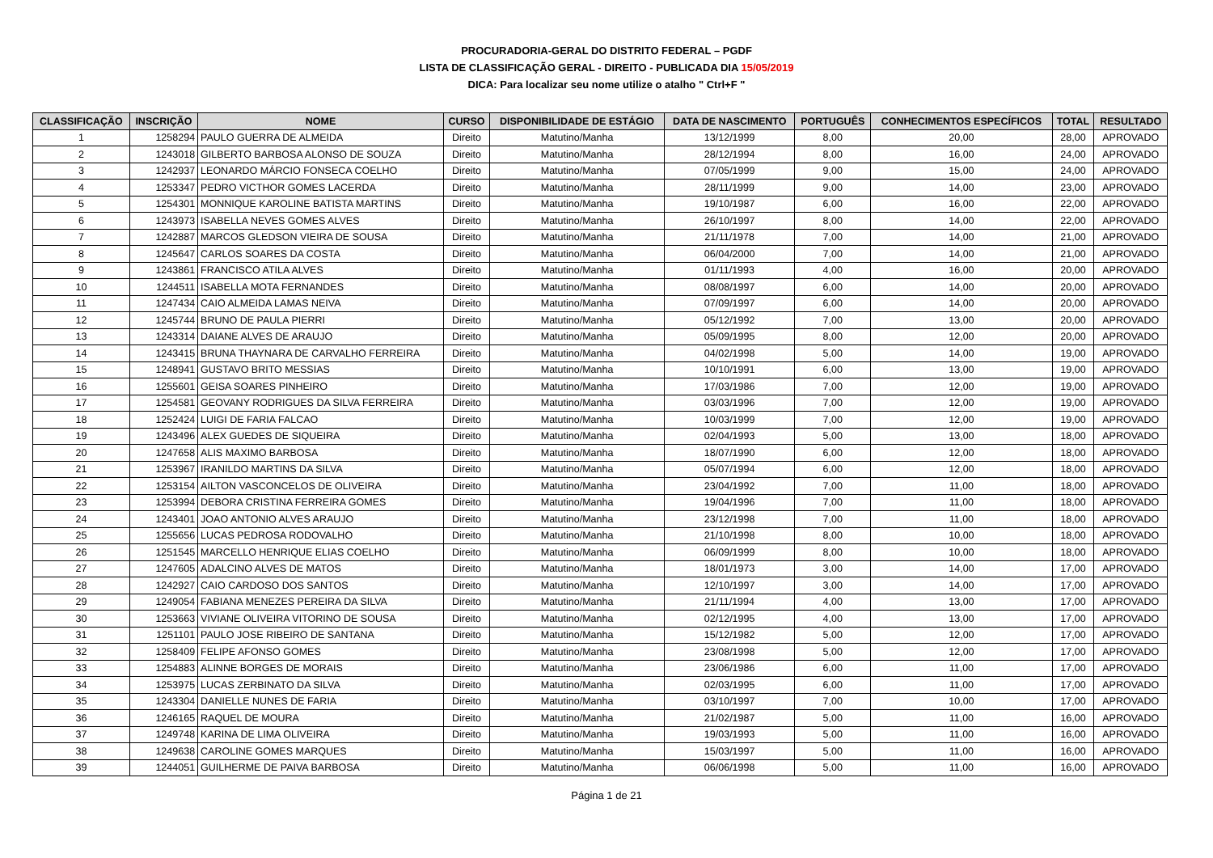PROCURADORIA-GERAL DO DISTRITO FEDERAL – PGDF
LISTA DE CLASSIFICAÇÃO GERAL - DIREITO - PUBLICADA DIA 15/05/2019
DICA: Para localizar seu nome utilize o atalho " Ctrl+F "
| CLASSIFICAÇÃO | INSCRIÇÃO | NOME | CURSO | DISPONIBILIDADE DE ESTÁGIO | DATA DE NASCIMENTO | PORTUGUÊS | CONHECIMENTOS ESPECÍFICOS | TOTAL | RESULTADO |
| --- | --- | --- | --- | --- | --- | --- | --- | --- | --- |
| 1 | 1258294 | PAULO GUERRA DE ALMEIDA | Direito | Matutino/Manha | 13/12/1999 | 8,00 | 20,00 | 28,00 | APROVADO |
| 2 | 1243018 | GILBERTO BARBOSA ALONSO DE SOUZA | Direito | Matutino/Manha | 28/12/1994 | 8,00 | 16,00 | 24,00 | APROVADO |
| 3 | 1242937 | LEONARDO MÁRCIO FONSECA COELHO | Direito | Matutino/Manha | 07/05/1999 | 9,00 | 15,00 | 24,00 | APROVADO |
| 4 | 1253347 | PEDRO VICTHOR GOMES LACERDA | Direito | Matutino/Manha | 28/11/1999 | 9,00 | 14,00 | 23,00 | APROVADO |
| 5 | 1254301 | MONNIQUE KAROLINE BATISTA MARTINS | Direito | Matutino/Manha | 19/10/1987 | 6,00 | 16,00 | 22,00 | APROVADO |
| 6 | 1243973 | ISABELLA NEVES GOMES ALVES | Direito | Matutino/Manha | 26/10/1997 | 8,00 | 14,00 | 22,00 | APROVADO |
| 7 | 1242887 | MARCOS GLEDSON VIEIRA DE SOUSA | Direito | Matutino/Manha | 21/11/1978 | 7,00 | 14,00 | 21,00 | APROVADO |
| 8 | 1245647 | CARLOS SOARES DA COSTA | Direito | Matutino/Manha | 06/04/2000 | 7,00 | 14,00 | 21,00 | APROVADO |
| 9 | 1243861 | FRANCISCO ATILA ALVES | Direito | Matutino/Manha | 01/11/1993 | 4,00 | 16,00 | 20,00 | APROVADO |
| 10 | 1244511 | ISABELLA MOTA FERNANDES | Direito | Matutino/Manha | 08/08/1997 | 6,00 | 14,00 | 20,00 | APROVADO |
| 11 | 1247434 | CAIO ALMEIDA LAMAS NEIVA | Direito | Matutino/Manha | 07/09/1997 | 6,00 | 14,00 | 20,00 | APROVADO |
| 12 | 1245744 | BRUNO DE PAULA PIERRI | Direito | Matutino/Manha | 05/12/1992 | 7,00 | 13,00 | 20,00 | APROVADO |
| 13 | 1243314 | DAIANE ALVES DE ARAUJO | Direito | Matutino/Manha | 05/09/1995 | 8,00 | 12,00 | 20,00 | APROVADO |
| 14 | 1243415 | BRUNA THAYNARA DE CARVALHO FERREIRA | Direito | Matutino/Manha | 04/02/1998 | 5,00 | 14,00 | 19,00 | APROVADO |
| 15 | 1248941 | GUSTAVO BRITO MESSIAS | Direito | Matutino/Manha | 10/10/1991 | 6,00 | 13,00 | 19,00 | APROVADO |
| 16 | 1255601 | GEISA SOARES PINHEIRO | Direito | Matutino/Manha | 17/03/1986 | 7,00 | 12,00 | 19,00 | APROVADO |
| 17 | 1254581 | GEOVANY RODRIGUES DA SILVA FERREIRA | Direito | Matutino/Manha | 03/03/1996 | 7,00 | 12,00 | 19,00 | APROVADO |
| 18 | 1252424 | LUIGI DE FARIA FALCAO | Direito | Matutino/Manha | 10/03/1999 | 7,00 | 12,00 | 19,00 | APROVADO |
| 19 | 1243496 | ALEX GUEDES DE SIQUEIRA | Direito | Matutino/Manha | 02/04/1993 | 5,00 | 13,00 | 18,00 | APROVADO |
| 20 | 1247658 | ALIS MAXIMO BARBOSA | Direito | Matutino/Manha | 18/07/1990 | 6,00 | 12,00 | 18,00 | APROVADO |
| 21 | 1253967 | IRANILDO MARTINS DA SILVA | Direito | Matutino/Manha | 05/07/1994 | 6,00 | 12,00 | 18,00 | APROVADO |
| 22 | 1253154 | AILTON VASCONCELOS DE OLIVEIRA | Direito | Matutino/Manha | 23/04/1992 | 7,00 | 11,00 | 18,00 | APROVADO |
| 23 | 1253994 | DEBORA CRISTINA FERREIRA GOMES | Direito | Matutino/Manha | 19/04/1996 | 7,00 | 11,00 | 18,00 | APROVADO |
| 24 | 1243401 | JOAO ANTONIO ALVES ARAUJO | Direito | Matutino/Manha | 23/12/1998 | 7,00 | 11,00 | 18,00 | APROVADO |
| 25 | 1255656 | LUCAS PEDROSA RODOVALHO | Direito | Matutino/Manha | 21/10/1998 | 8,00 | 10,00 | 18,00 | APROVADO |
| 26 | 1251545 | MARCELLO HENRIQUE ELIAS COELHO | Direito | Matutino/Manha | 06/09/1999 | 8,00 | 10,00 | 18,00 | APROVADO |
| 27 | 1247605 | ADALCINO ALVES DE MATOS | Direito | Matutino/Manha | 18/01/1973 | 3,00 | 14,00 | 17,00 | APROVADO |
| 28 | 1242927 | CAIO CARDOSO DOS SANTOS | Direito | Matutino/Manha | 12/10/1997 | 3,00 | 14,00 | 17,00 | APROVADO |
| 29 | 1249054 | FABIANA MENEZES PEREIRA DA SILVA | Direito | Matutino/Manha | 21/11/1994 | 4,00 | 13,00 | 17,00 | APROVADO |
| 30 | 1253663 | VIVIANE OLIVEIRA VITORINO DE SOUSA | Direito | Matutino/Manha | 02/12/1995 | 4,00 | 13,00 | 17,00 | APROVADO |
| 31 | 1251101 | PAULO JOSE RIBEIRO DE SANTANA | Direito | Matutino/Manha | 15/12/1982 | 5,00 | 12,00 | 17,00 | APROVADO |
| 32 | 1258409 | FELIPE AFONSO GOMES | Direito | Matutino/Manha | 23/08/1998 | 5,00 | 12,00 | 17,00 | APROVADO |
| 33 | 1254883 | ALINNE BORGES DE MORAIS | Direito | Matutino/Manha | 23/06/1986 | 6,00 | 11,00 | 17,00 | APROVADO |
| 34 | 1253975 | LUCAS ZERBINATO DA SILVA | Direito | Matutino/Manha | 02/03/1995 | 6,00 | 11,00 | 17,00 | APROVADO |
| 35 | 1243304 | DANIELLE NUNES DE FARIA | Direito | Matutino/Manha | 03/10/1997 | 7,00 | 10,00 | 17,00 | APROVADO |
| 36 | 1246165 | RAQUEL DE MOURA | Direito | Matutino/Manha | 21/02/1987 | 5,00 | 11,00 | 16,00 | APROVADO |
| 37 | 1249748 | KARINA DE LIMA OLIVEIRA | Direito | Matutino/Manha | 19/03/1993 | 5,00 | 11,00 | 16,00 | APROVADO |
| 38 | 1249638 | CAROLINE GOMES MARQUES | Direito | Matutino/Manha | 15/03/1997 | 5,00 | 11,00 | 16,00 | APROVADO |
| 39 | 1244051 | GUILHERME DE PAIVA BARBOSA | Direito | Matutino/Manha | 06/06/1998 | 5,00 | 11,00 | 16,00 | APROVADO |
Página 1 de 21